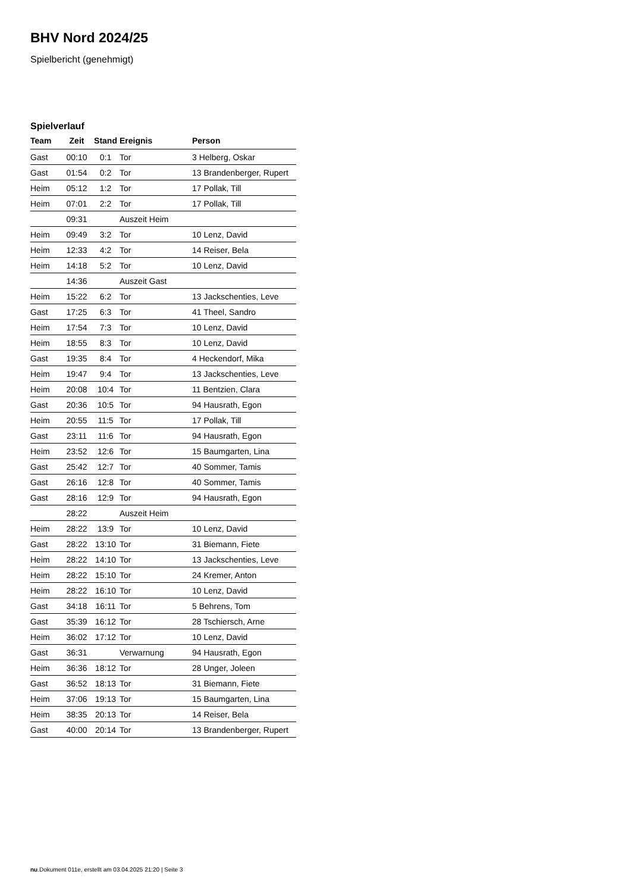BHV Nord 2024/25
Spielbericht (genehmigt)
Spielverlauf
| Team | Zeit | Stand | Ereignis | Person |
| --- | --- | --- | --- | --- |
| Gast | 00:10 | 0:1 | Tor | 3 Helberg, Oskar |
| Gast | 01:54 | 0:2 | Tor | 13 Brandenberger, Rupert |
| Heim | 05:12 | 1:2 | Tor | 17 Pollak, Till |
| Heim | 07:01 | 2:2 | Tor | 17 Pollak, Till |
| | 09:31 | | Auszeit Heim | |
| Heim | 09:49 | 3:2 | Tor | 10 Lenz, David |
| Heim | 12:33 | 4:2 | Tor | 14 Reiser, Bela |
| Heim | 14:18 | 5:2 | Tor | 10 Lenz, David |
| | 14:36 | | Auszeit Gast | |
| Heim | 15:22 | 6:2 | Tor | 13 Jackschenties, Leve |
| Gast | 17:25 | 6:3 | Tor | 41 Theel, Sandro |
| Heim | 17:54 | 7:3 | Tor | 10 Lenz, David |
| Heim | 18:55 | 8:3 | Tor | 10 Lenz, David |
| Gast | 19:35 | 8:4 | Tor | 4 Heckendorf, Mika |
| Heim | 19:47 | 9:4 | Tor | 13 Jackschenties, Leve |
| Heim | 20:08 | 10:4 | Tor | 11 Bentzien, Clara |
| Gast | 20:36 | 10:5 | Tor | 94 Hausrath, Egon |
| Heim | 20:55 | 11:5 | Tor | 17 Pollak, Till |
| Gast | 23:11 | 11:6 | Tor | 94 Hausrath, Egon |
| Heim | 23:52 | 12:6 | Tor | 15 Baumgarten, Lina |
| Gast | 25:42 | 12:7 | Tor | 40 Sommer, Tamis |
| Gast | 26:16 | 12:8 | Tor | 40 Sommer, Tamis |
| Gast | 28:16 | 12:9 | Tor | 94 Hausrath, Egon |
| | 28:22 | | Auszeit Heim | |
| Heim | 28:22 | 13:9 | Tor | 10 Lenz, David |
| Gast | 28:22 | 13:10 | Tor | 31 Biemann, Fiete |
| Heim | 28:22 | 14:10 | Tor | 13 Jackschenties, Leve |
| Heim | 28:22 | 15:10 | Tor | 24 Kremer, Anton |
| Heim | 28:22 | 16:10 | Tor | 10 Lenz, David |
| Gast | 34:18 | 16:11 | Tor | 5 Behrens, Tom |
| Gast | 35:39 | 16:12 | Tor | 28 Tschiersch, Arne |
| Heim | 36:02 | 17:12 | Tor | 10 Lenz, David |
| Gast | 36:31 | | Verwarnung | 94 Hausrath, Egon |
| Heim | 36:36 | 18:12 | Tor | 28 Unger, Joleen |
| Gast | 36:52 | 18:13 | Tor | 31 Biemann, Fiete |
| Heim | 37:06 | 19:13 | Tor | 15 Baumgarten, Lina |
| Heim | 38:35 | 20:13 | Tor | 14 Reiser, Bela |
| Gast | 40:00 | 20:14 | Tor | 13 Brandenberger, Rupert |
nu.Dokument 011e, erstellt am 03.04.2025 21:20 | Seite 3